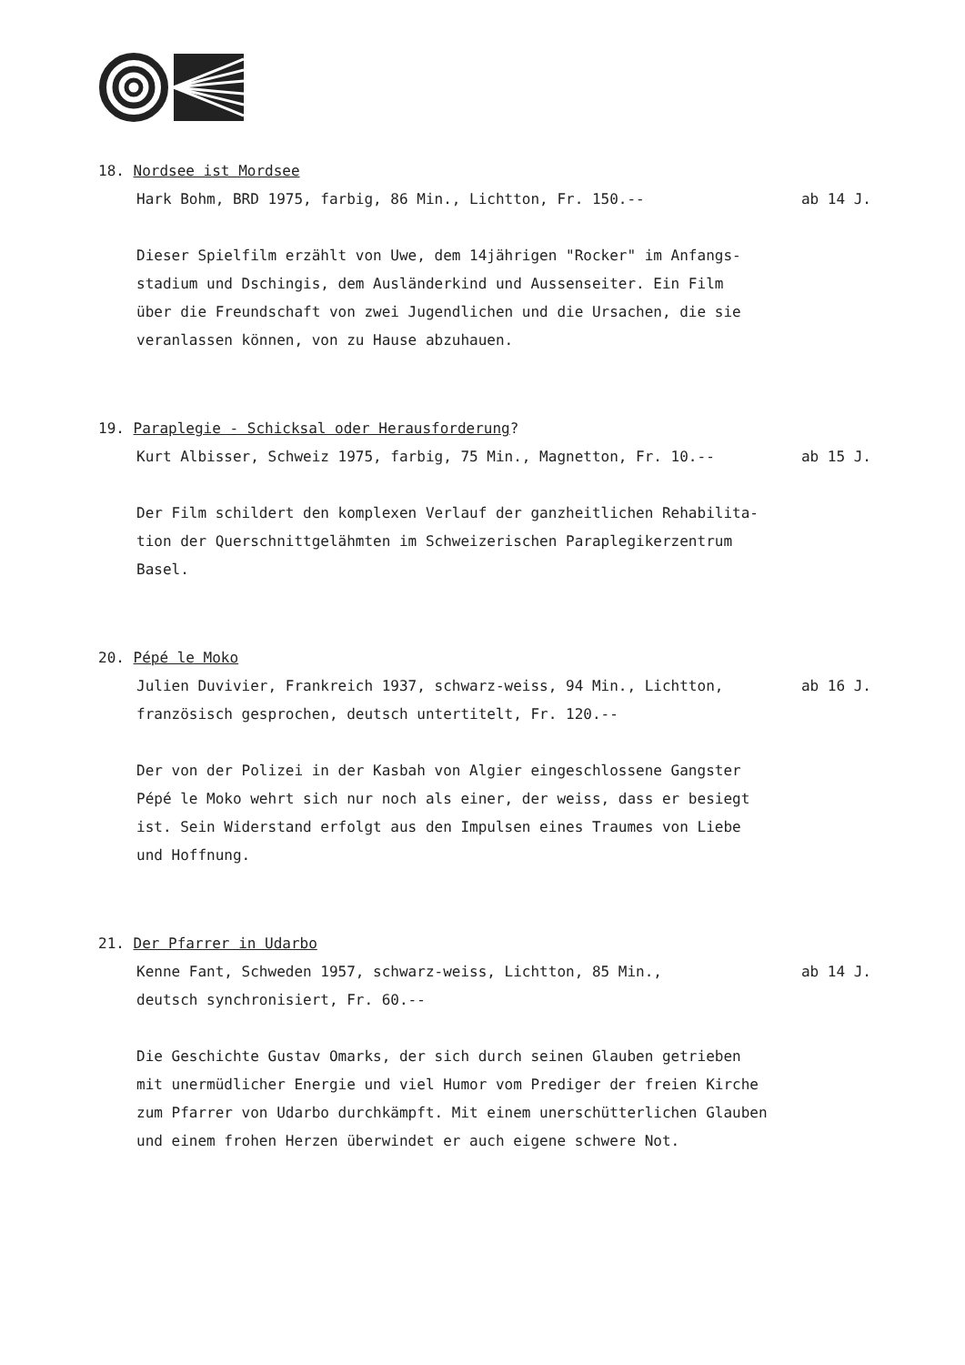18. Nordsee ist Mordsee
Hark Bohm, BRD 1975, farbig, 86 Min., Lichtton, Fr. 150.-- ab 14 J.
Dieser Spielfilm erzählt von Uwe, dem 14jährigen "Rocker" im Anfangs-
stadium und Dschingis, dem Ausländerkind und Aussenseiter. Ein Film
über die Freundschaft von zwei Jugendlichen und die Ursachen, die sie
veranlassen können, von zu Hause abzuhauen.
19. Paraplegie - Schicksal oder Herausforderung?
Kurt Albisser, Schweiz 1975, farbig, 75 Min., Magnetton, Fr. 10.-- ab 15 J.
Der Film schildert den komplexen Verlauf der ganzheitlichen Rehabilita-
tion der Querschnittgelähmten im Schweizerischen Paraplegikerzentrum
Basel.
20. Pépé le Moko
Julien Duvivier, Frankreich 1937, schwarz-weiss, 94 Min., Lichtton, ab 16 J.
französisch gesprochen, deutsch untertitelt, Fr. 120.--
Der von der Polizei in der Kasbah von Algier eingeschlossene Gangster
Pépé le Moko wehrt sich nur noch als einer, der weiss, dass er besiegt
ist. Sein Widerstand erfolgt aus den Impulsen eines Traumes von Liebe
und Hoffnung.
21. Der Pfarrer in Udarbo
Kenne Fant, Schweden 1957, schwarz-weiss, Lichtton, 85 Min., ab 14 J.
deutsch synchronisiert, Fr. 60.--
Die Geschichte Gustav Omarks, der sich durch seinen Glauben getrieben
mit unermüdlicher Energie und viel Humor vom Prediger der freien Kirche
zum Pfarrer von Udarbo durchkämpft. Mit einem unerschütterlichen Glauben
und einem frohen Herzen überwindet er auch eigene schwere Not.